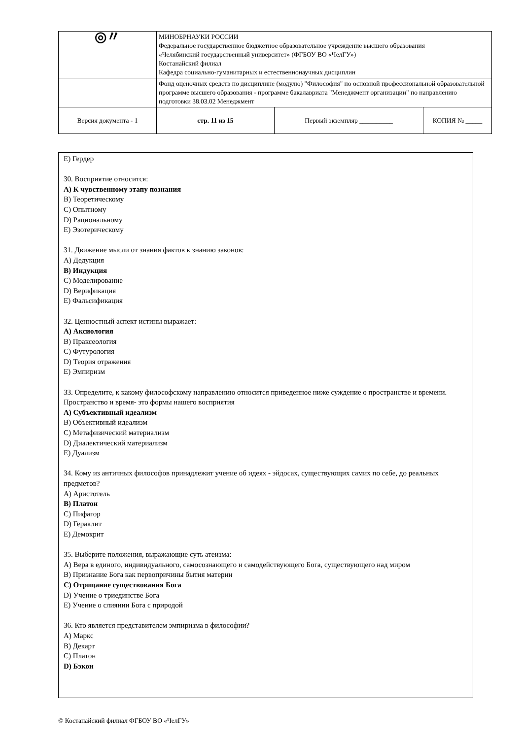| ◎〃 | МИНОБРНАУКИ РОССИИ Федеральное государственное бюджетное образовательное учреждение высшего образования «Челябинский государственный университет» (ФГБОУ ВО «ЧелГУ») Костанайский филиал Кафедра социально-гуманитарных и естественнонаучных дисциплин | | |
| | Фонд оценочных средств по дисциплине (модулю) "Философия" по основной профессиональной образовательной программе высшего образования - программе бакалавриата "Менеджмент организации" по направлению подготовки 38.03.02 Менеджмент | | |
| Версия документа - 1 | стр. 11 из 15 | Первый экземпляр __________ | КОПИЯ № _____ |
E) Гердер
30. Восприятие относится:
A) К чувственному этапу познания
B) Теоретическому
C) Опытному
D) Рациональному
E) Эзотерическому
31. Движение мысли от знания фактов к знанию законов:
A) Дедукция
B) Индукция
C) Моделирование
D) Верификация
E) Фальсификация
32. Ценностный аспект истины выражает:
A) Аксиология
B) Праксеология
C) Футурология
D) Теория отражения
E) Эмпиризм
33. Определите, к какому философскому направлению относится приведенное ниже суждение о пространстве и времени.
Пространство и время- это формы нашего восприятия
A) Субъективный идеализм
B) Объективный идеализм
C) Метафизический материализм
D) Диалектический материализм
E) Дуализм
34. Кому из античных философов принадлежит учение об идеях - эйдосах, существующих самих по себе, до реальных предметов?
A) Аристотель
B) Платон
C) Пифагор
D) Гераклит
E) Демокрит
35. Выберите положения, выражающие суть атеизма:
A) Вера в единого, индивидуального, самосознающего и самодействующего Бога, существующего над миром
B) Признание Бога как первопричины бытия материи
C) Отрицание существования Бога
D) Учение о триединстве Бога
E) Учение о слиянии Бога с природой
36. Кто является представителем эмпиризма в философии?
A) Маркс
B) Декарт
C) Платон
D) Бэкон
© Костанайский филиал ФГБОУ ВО «ЧелГУ»